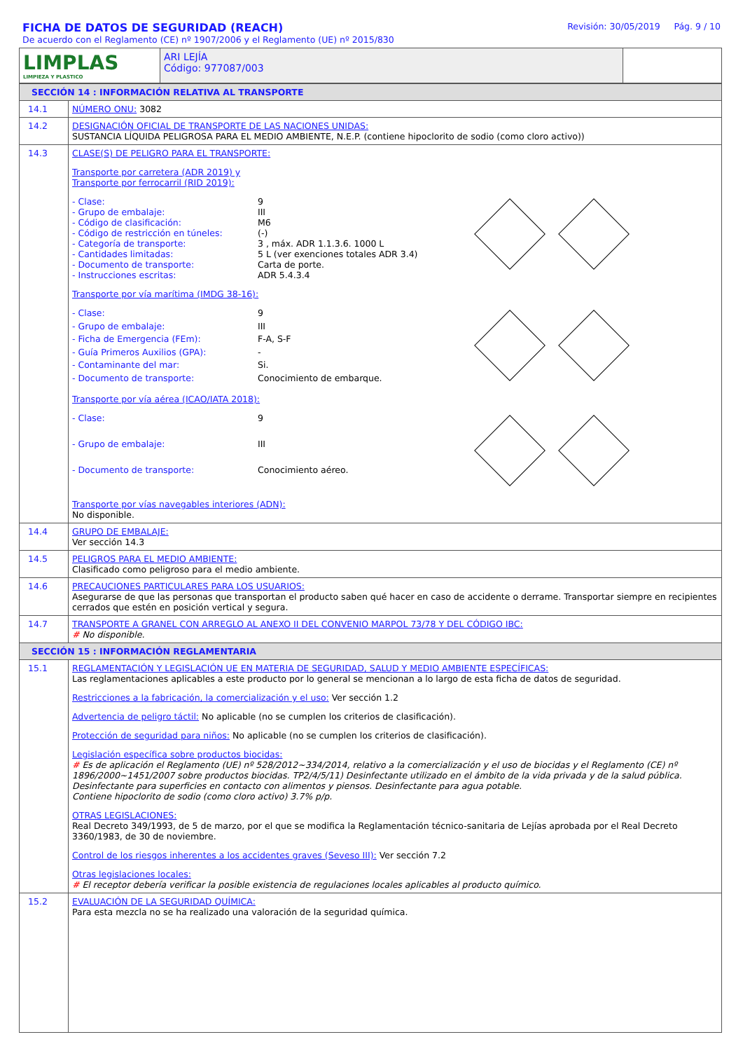FICHA DE DATOS DE SEGURIDAD (REACH)
De acuerdo con el Reglamento (CE) nº 1907/2006 y el Reglamento (UE) nº 2015/830
Revisión: 30/05/2019 Pág. 9 / 10
| LIMPLAS LIMPIEZA Y PLASTICO | ARI LEJÍA Código: 977087/003 | |
| SECCIÓN 14 : INFORMACIÓN RELATIVA AL TRANSPORTE | |
| 14.1 | NÚMERO ONU: 3082 |
| 14.2 | DESIGNACIÓN OFICIAL DE TRANSPORTE DE LAS NACIONES UNIDAS: SUSTANCIA LÍQUIDA PELIGROSA PARA EL MEDIO AMBIENTE, N.E.P. (contiene hipoclorito de sodio (como cloro activo)) |
| 14.3 | CLASE(S) DE PELIGRO PARA EL TRANSPORTE: Transporte por carretera (ADR 2019) y Transporte por ferrocarril (RID 2019): - Clase: 9 - Grupo de embalaje: III - Código de clasificación: M6 - Código de restricción en túneles: (-) - Categoría de transporte: 3 , máx. ADR 1.1.3.6. 1000 L - Cantidades limitadas: 5 L (ver exenciones totales ADR 3.4) - Documento de transporte: Carta de porte. - Instrucciones escritas: ADR 5.4.3.4 Transporte por vía marítima (IMDG 38-16): - Clase: 9 - Grupo de embalaje: III - Ficha de Emergencia (FEm): F-A, S-F - Guía Primeros Auxilios (GPA): - - Contaminante del mar: Si. - Documento de transporte: Conocimiento de embarque. Transporte por vía aérea (ICAO/IATA 2018): - Clase: 9 - Grupo de embalaje: III - Documento de transporte: Conocimiento aéreo. Transporte por vías navegables interiores (ADN): No disponible. |
| 14.4 | GRUPO DE EMBALAJE: Ver sección 14.3 |
| 14.5 | PELIGROS PARA EL MEDIO AMBIENTE: Clasificado como peligroso para el medio ambiente. |
| 14.6 | PRECAUCIONES PARTICULARES PARA LOS USUARIOS: Asegurarse de que las personas que transportan el producto saben qué hacer en caso de accidente o derrame. Transportar siempre en recipientes cerrados que estén en posición vertical y segura. |
| 14.7 | TRANSPORTE A GRANEL CON ARREGLO AL ANEXO II DEL CONVENIO MARPOL 73/78 Y DEL CÓDIGO IBC: # No disponible. |
| SECCIÓN 15 : INFORMACIÓN REGLAMENTARIA | |
| 15.1 | REGLAMENTACIÓN Y LEGISLACIÓN UE EN MATERIA DE SEGURIDAD, SALUD Y MEDIO AMBIENTE ESPECÍFICAS: Las reglamentaciones aplicables a este producto por lo general se mencionan a lo largo de esta ficha de datos de seguridad. Restricciones a la fabricación, la comercialización y el uso: Ver sección 1.2 Advertencia de peligro táctil: No aplicable (no se cumplen los criterios de clasificación). Protección de seguridad para niños: No aplicable (no se cumplen los criterios de clasificación). Legislación específica sobre productos biocidas: # Es de aplicación el Reglamento (UE) nº 528/2012~334/2014, relativo a la comercialización y el uso de biocidas y el Reglamento (CE) nº 1896/2000~1451/2007 sobre productos biocidas. TP2/4/5/11) Desinfectante utilizado en el ámbito de la vida privada y de la salud pública. Desinfectante para superficies en contacto con alimentos y piensos. Desinfectante para agua potable. Contiene hipoclorito de sodio (como cloro activo) 3.7% p/p. OTRAS LEGISLACIONES: Real Decreto 349/1993, de 5 de marzo, por el que se modifica la Reglamentación técnico-sanitaria de Lejías aprobada por el Real Decreto 3360/1983, de 30 de noviembre. Control de los riesgos inherentes a los accidentes graves (Seveso III): Ver sección 7.2 Otras legislaciones locales: # El receptor debería verificar la posible existencia de regulaciones locales aplicables al producto químico. |
| 15.2 | EVALUACIÓN DE LA SEGURIDAD QUÍMICA: Para esta mezcla no se ha realizado una valoración de la seguridad química. |